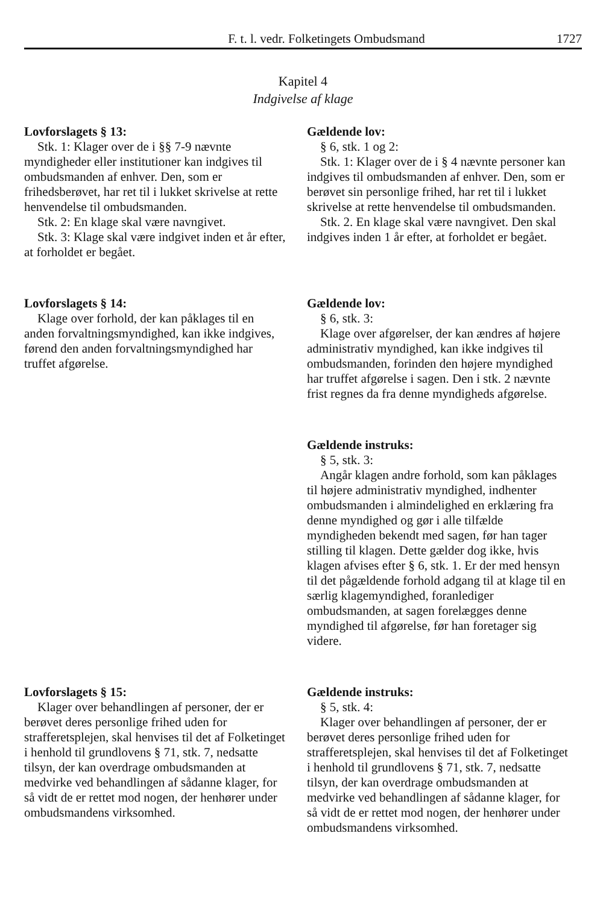F. t. l. vedr. Folketingets Ombudsmand 1727
Kapitel 4
Indgivelse af klage
Lovforslagets § 13:
Stk. 1: Klager over de i §§ 7-9 nævnte myndigheder eller institutioner kan indgives til ombudsmanden af enhver. Den, som er frihedsberøvet, har ret til i lukket skrivelse at rette henvendelse til ombudsmanden.
Stk. 2: En klage skal være navngivet.
Stk. 3: Klage skal være indgivet inden et år efter, at forholdet er begået.
Gældende lov:
§ 6, stk. 1 og 2:
Stk. 1: Klager over de i § 4 nævnte personer kan indgives til ombudsmanden af enhver. Den, som er berøvet sin personlige frihed, har ret til i lukket skrivelse at rette henvendelse til ombudsmanden.
Stk. 2. En klage skal være navngivet. Den skal indgives inden 1 år efter, at forholdet er begået.
Lovforslagets § 14:
Klage over forhold, der kan påklages til en anden forvaltningsmyndighed, kan ikke indgives, førend den anden forvaltningsmyndighed har truffet afgørelse.
Gældende lov:
§ 6, stk. 3:
Klage over afgørelser, der kan ændres af højere administrativ myndighed, kan ikke indgives til ombudsmanden, forinden den højere myndighed har truffet afgørelse i sagen. Den i stk. 2 nævnte frist regnes da fra denne myndigheds afgørelse.
Gældende instruks:
§ 5, stk. 3:
Angår klagen andre forhold, som kan påklages til højere administrativ myndighed, indhenter ombudsmanden i almindelighed en erklæring fra denne myndighed og gør i alle tilfælde myndigheden bekendt med sagen, før han tager stilling til klagen. Dette gælder dog ikke, hvis klagen afvises efter § 6, stk. 1. Er der med hensyn til det pågældende forhold adgang til at klage til en særlig klagemyndighed, foranlediger ombudsmanden, at sagen forelægges denne myndighed til afgørelse, før han foretager sig videre.
Lovforslagets § 15:
Klager over behandlingen af personer, der er berøvet deres personlige frihed uden for strafferetsplejen, skal henvises til det af Folketinget i henhold til grundlovens § 71, stk. 7, nedsatte tilsyn, der kan overdrage ombudsmanden at medvirke ved behandlingen af sådanne klager, for så vidt de er rettet mod nogen, der henhører under ombudsmandens virksomhed.
Gældende instruks:
§ 5, stk. 4:
Klager over behandlingen af personer, der er berøvet deres personlige frihed uden for strafferetsplejen, skal henvises til det af Folketinget i henhold til grundlovens § 71, stk. 7, nedsatte tilsyn, der kan overdrage ombudsmanden at medvirke ved behandlingen af sådanne klager, for så vidt de er rettet mod nogen, der henhører under ombudsmandens virksomhed.